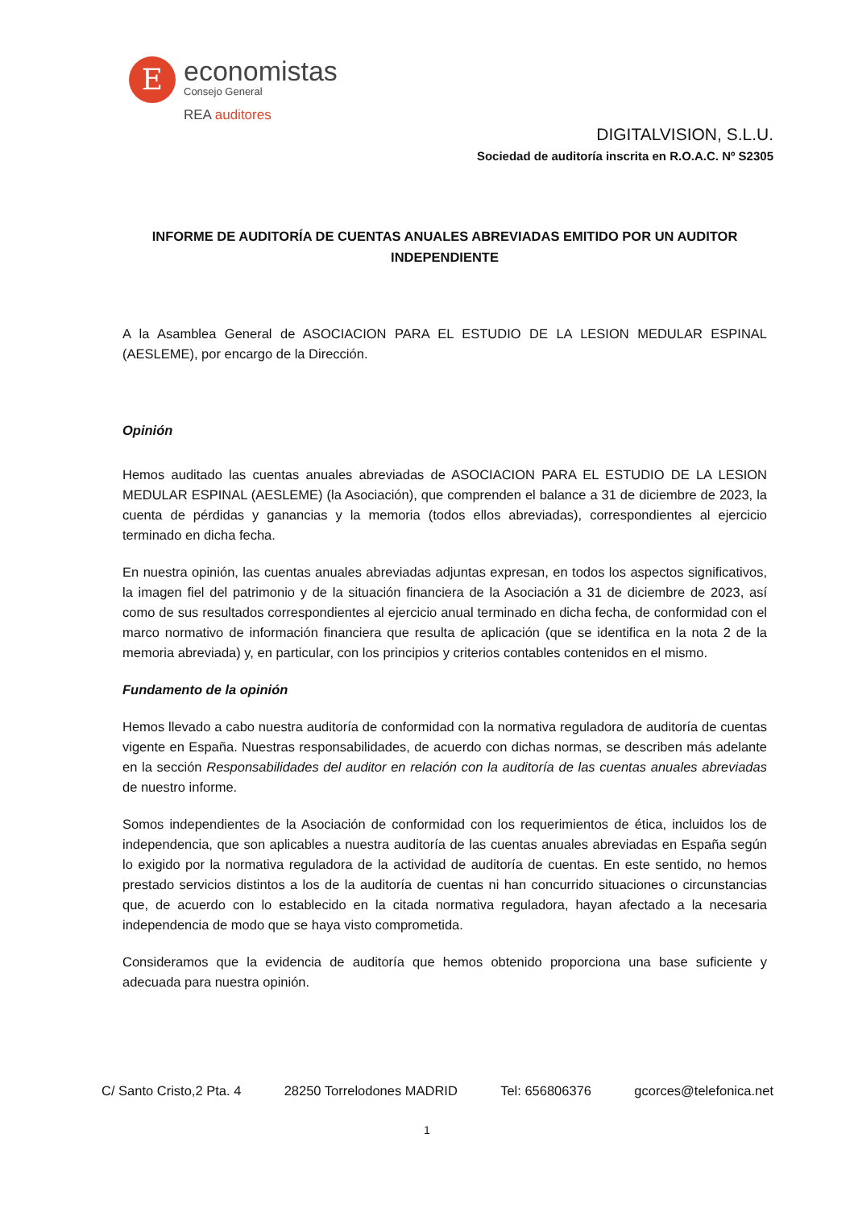E
economistas
Consejo General
REA auditores
DIGITALVISION, S.L.U.
Sociedad de auditoría inscrita en R.O.A.C. Nº S2305
INFORME DE AUDITORÍA DE CUENTAS ANUALES ABREVIADAS EMITIDO POR UN AUDITOR INDEPENDIENTE
A la Asamblea General de ASOCIACION PARA EL ESTUDIO DE LA LESION MEDULAR ESPINAL (AESLEME), por encargo de la Dirección.
Opinión
Hemos auditado las cuentas anuales abreviadas de ASOCIACION PARA EL ESTUDIO DE LA LESION MEDULAR ESPINAL (AESLEME) (la Asociación), que comprenden el balance a 31 de diciembre de 2023, la cuenta de pérdidas y ganancias y la memoria (todos ellos abreviadas), correspondientes al ejercicio terminado en dicha fecha.
En nuestra opinión, las cuentas anuales abreviadas adjuntas expresan, en todos los aspectos significativos, la imagen fiel del patrimonio y de la situación financiera de la Asociación a 31 de diciembre de 2023, así como de sus resultados correspondientes al ejercicio anual terminado en dicha fecha, de conformidad con el marco normativo de información financiera que resulta de aplicación (que se identifica en la nota 2 de la memoria abreviada) y, en particular, con los principios y criterios contables contenidos en el mismo.
Fundamento de la opinión
Hemos llevado a cabo nuestra auditoría de conformidad con la normativa reguladora de auditoría de cuentas vigente en España. Nuestras responsabilidades, de acuerdo con dichas normas, se describen más adelante en la sección Responsabilidades del auditor en relación con la auditoría de las cuentas anuales abreviadas de nuestro informe.
Somos independientes de la Asociación de conformidad con los requerimientos de ética, incluidos los de independencia, que son aplicables a nuestra auditoría de las cuentas anuales abreviadas en España según lo exigido por la normativa reguladora de la actividad de auditoría de cuentas. En este sentido, no hemos prestado servicios distintos a los de la auditoría de cuentas ni han concurrido situaciones o circunstancias que, de acuerdo con lo establecido en la citada normativa reguladora, hayan afectado a la necesaria independencia de modo que se haya visto comprometida.
Consideramos que la evidencia de auditoría que hemos obtenido proporciona una base suficiente y adecuada para nuestra opinión.
C/ Santo Cristo,2 Pta. 4 28250 Torrelodones MADRID Tel: 656806376 gcorces@telefonica.net
1